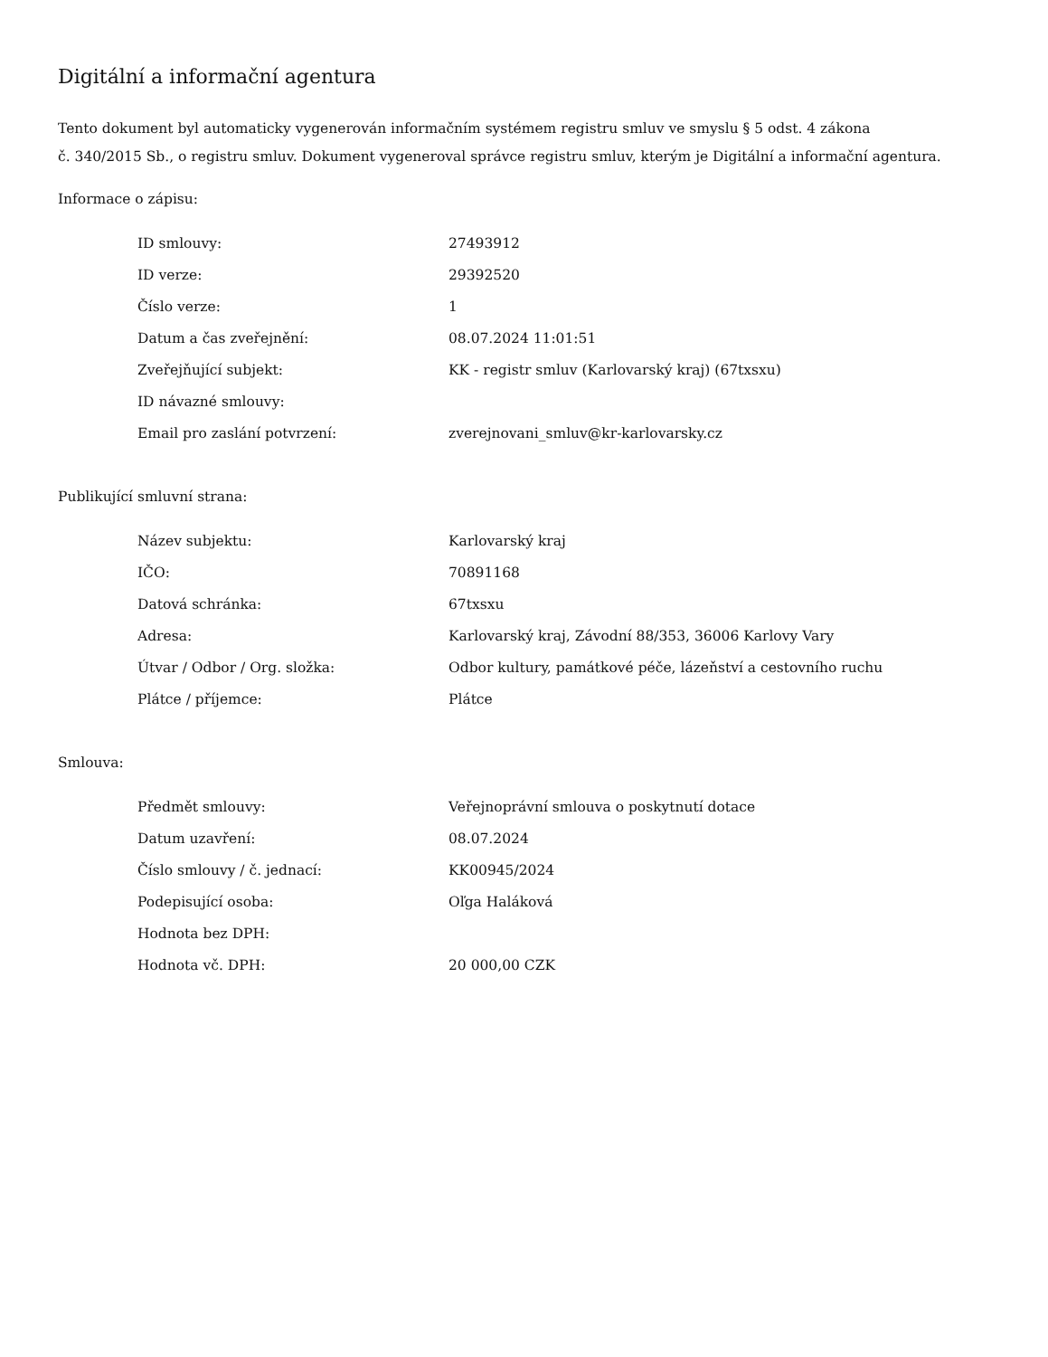Digitální a informační agentura
Tento dokument byl automaticky vygenerován informačním systémem registru smluv ve smyslu § 5 odst. 4 zákona
č. 340/2015 Sb., o registru smluv. Dokument vygeneroval správce registru smluv, kterým je Digitální a informační agentura.
Informace o zápisu:
| ID smlouvy: | 27493912 |
| ID verze: | 29392520 |
| Číslo verze: | 1 |
| Datum a čas zveřejnění: | 08.07.2024 11:01:51 |
| Zveřejňující subjekt: | KK - registr smluv (Karlovarský kraj) (67txsxu) |
| ID návazné smlouvy: | |
| Email pro zaslání potvrzení: | zverejnovani_smluv@kr-karlovarsky.cz |
Publikující smluvní strana:
| Název subjektu: | Karlovarský kraj |
| IČO: | 70891168 |
| Datová schránka: | 67txsxu |
| Adresa: | Karlovarský kraj, Závodní 88/353, 36006 Karlovy Vary |
| Útvar / Odbor / Org. složka: | Odbor kultury, památkové péče, lázeňství a cestovního ruchu |
| Plátce / příjemce: | Plátce |
Smlouva:
| Předmět smlouvy: | Veřejnoprávní smlouva o poskytnutí dotace |
| Datum uzavření: | 08.07.2024 |
| Číslo smlouvy / č. jednací: | KK00945/2024 |
| Podepisující osoba: | Oľga Haláková |
| Hodnota bez DPH: | |
| Hodnota vč. DPH: | 20 000,00 CZK |